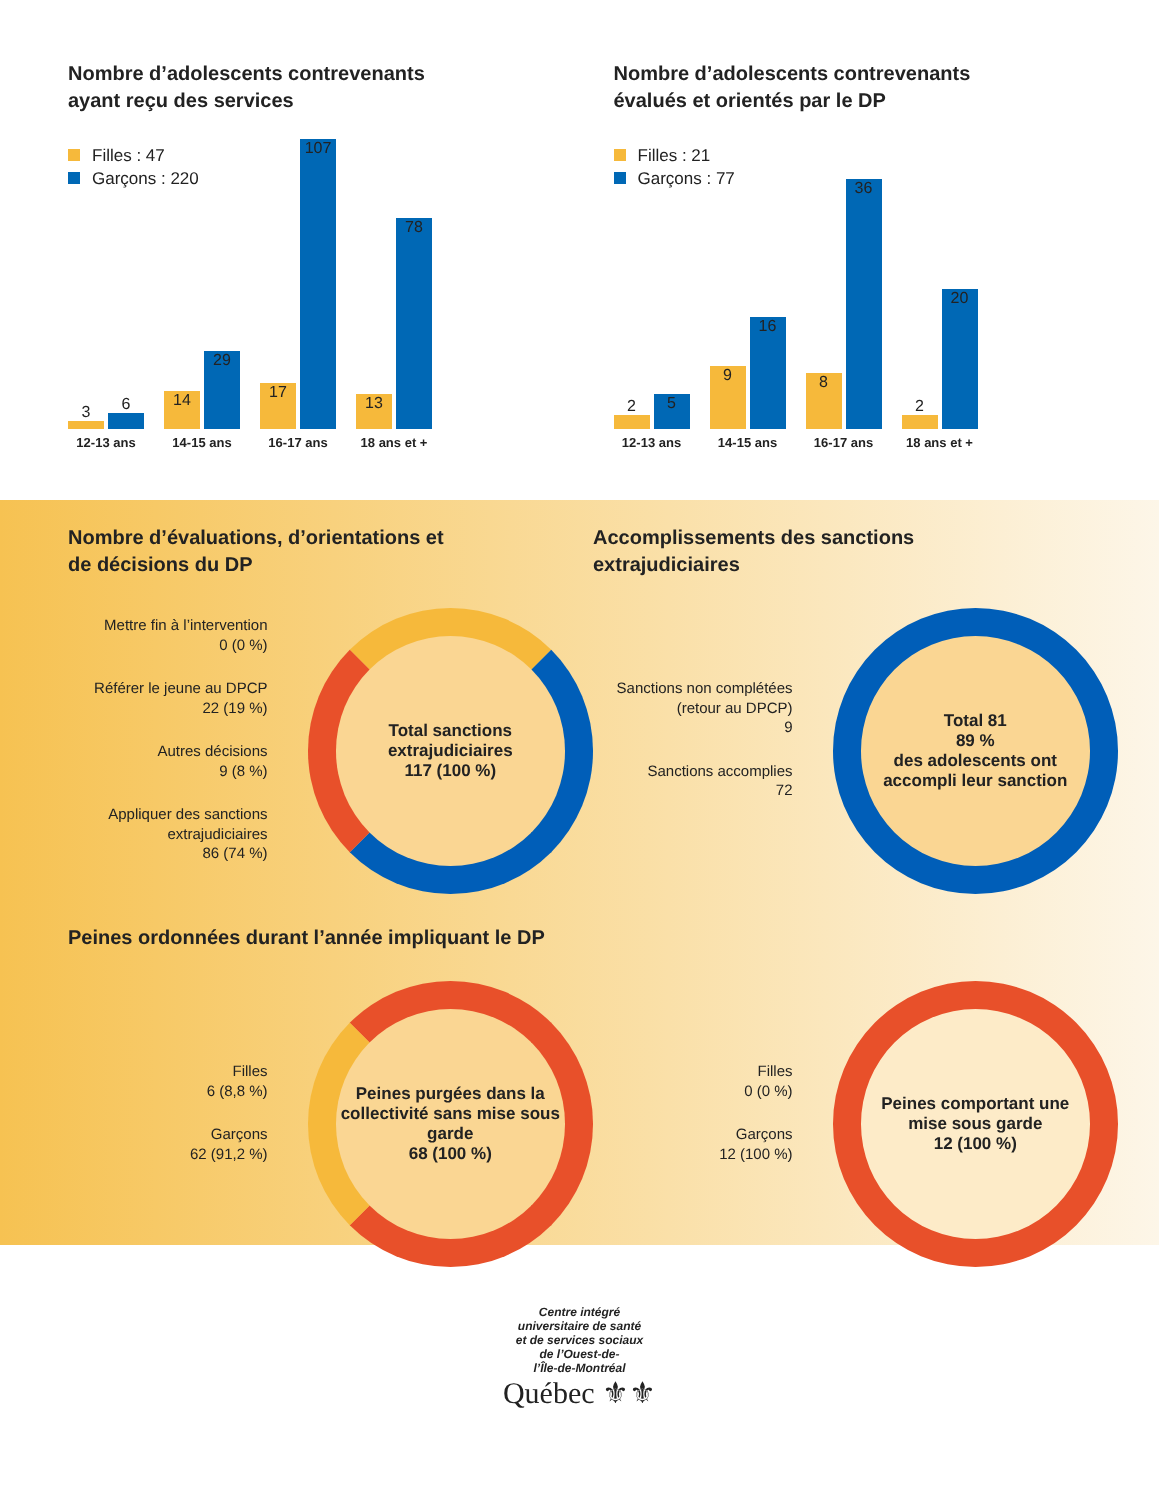Nombre d’adolescents contrevenants
ayant reçu des services
Filles : 47
Garçons : 220
3
6
12-13 ans
14
29
14-15 ans
17
107
16-17 ans
13
78
18 ans et +
Nombre d’adolescents contrevenants
évalués et orientés par le DP
Filles : 21
Garçons : 77
2
5
12-13 ans
9
16
14-15 ans
8
36
16-17 ans
2
20
18 ans et +
Nombre d’évaluations, d’orientations et
de décisions du DP
Mettre fin à l’intervention
0 (0 %)
Référer le jeune au DPCP
22 (19 %)
Autres décisions
9 (8 %)
Appliquer des sanctions extrajudiciaires
86 (74 %)
Total sanctions extrajudiciaires
117 (100 %)
Accomplissements des sanctions
extrajudiciaires
Sanctions non complétées (retour au DPCP)
9
Sanctions accomplies
72
Total 81
89 %
des adolescents ont accompli leur sanction
Peines ordonnées durant l’année impliquant le DP
Filles
6 (8,8 %)
Garçons
62 (91,2 %)
Peines purgées dans la collectivité sans mise sous garde
68 (100 %)
Filles
0 (0 %)
Garçons
12 (100 %)
Peines comportant une mise sous garde
12 (100 %)
Centre intégré
universitaire de santé
et de services sociaux
de l’Ouest-de-
l’Île-de-Montréal
Québec ⚜⚜